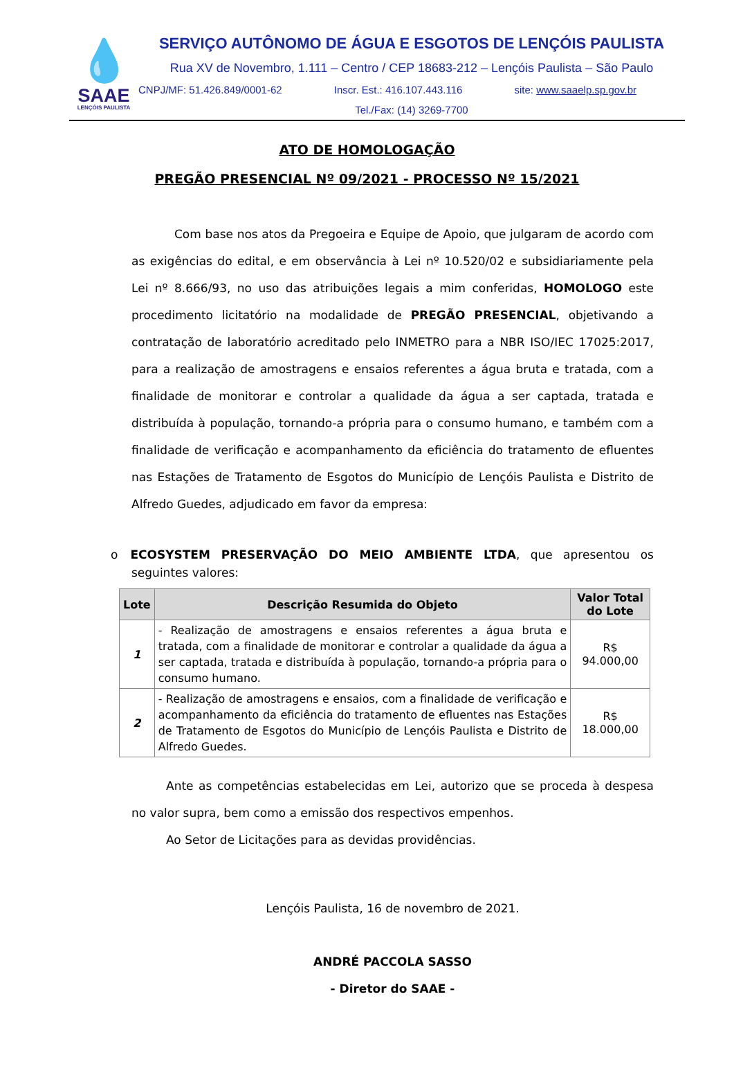💧
SAAE
LENÇÓIS PAULISTA
SERVIÇO AUTÔNOMO DE ÁGUA E ESGOTOS DE LENÇÓIS PAULISTA
Rua XV de Novembro, 1.111 – Centro / CEP 18683-212 – Lençóis Paulista – São Paulo
CNPJ/MF: 51.426.849/0001-62 Inscr. Est.: 416.107.443.116 site: www.saaelp.sp.gov.br
Tel./Fax: (14) 3269-7700
ATO DE HOMOLOGAÇÃO
PREGÃO PRESENCIAL Nº 09/2021 - PROCESSO Nº 15/2021
Com base nos atos da Pregoeira e Equipe de Apoio, que julgaram de acordo com as exigências do edital, e em observância à Lei nº 10.520/02 e subsidiariamente pela Lei nº 8.666/93, no uso das atribuições legais a mim conferidas, HOMOLOGO este procedimento licitatório na modalidade de PREGÃO PRESENCIAL, objetivando a contratação de laboratório acreditado pelo INMETRO para a NBR ISO/IEC 17025:2017, para a realização de amostragens e ensaios referentes a água bruta e tratada, com a finalidade de monitorar e controlar a qualidade da água a ser captada, tratada e distribuída à população, tornando-a própria para o consumo humano, e também com a finalidade de verificação e acompanhamento da eficiência do tratamento de efluentes nas Estações de Tratamento de Esgotos do Município de Lençóis Paulista e Distrito de Alfredo Guedes, adjudicado em favor da empresa:
o ECOSYSTEM PRESERVAÇÃO DO MEIO AMBIENTE LTDA, que apresentou os seguintes valores:
| Lote | Descrição Resumida do Objeto | Valor Total do Lote |
| --- | --- | --- |
| 1 | - Realização de amostragens e ensaios referentes a água bruta e tratada, com a finalidade de monitorar e controlar a qualidade da água a ser captada, tratada e distribuída à população, tornando-a própria para o consumo humano. | R$ 94.000,00 |
| 2 | - Realização de amostragens e ensaios, com a finalidade de verificação e acompanhamento da eficiência do tratamento de efluentes nas Estações de Tratamento de Esgotos do Município de Lençóis Paulista e Distrito de Alfredo Guedes. | R$ 18.000,00 |
Ante as competências estabelecidas em Lei, autorizo que se proceda à despesa no valor supra, bem como a emissão dos respectivos empenhos.
Ao Setor de Licitações para as devidas providências.
Lençóis Paulista, 16 de novembro de 2021.
ANDRÉ PACCOLA SASSO
- Diretor do SAAE -